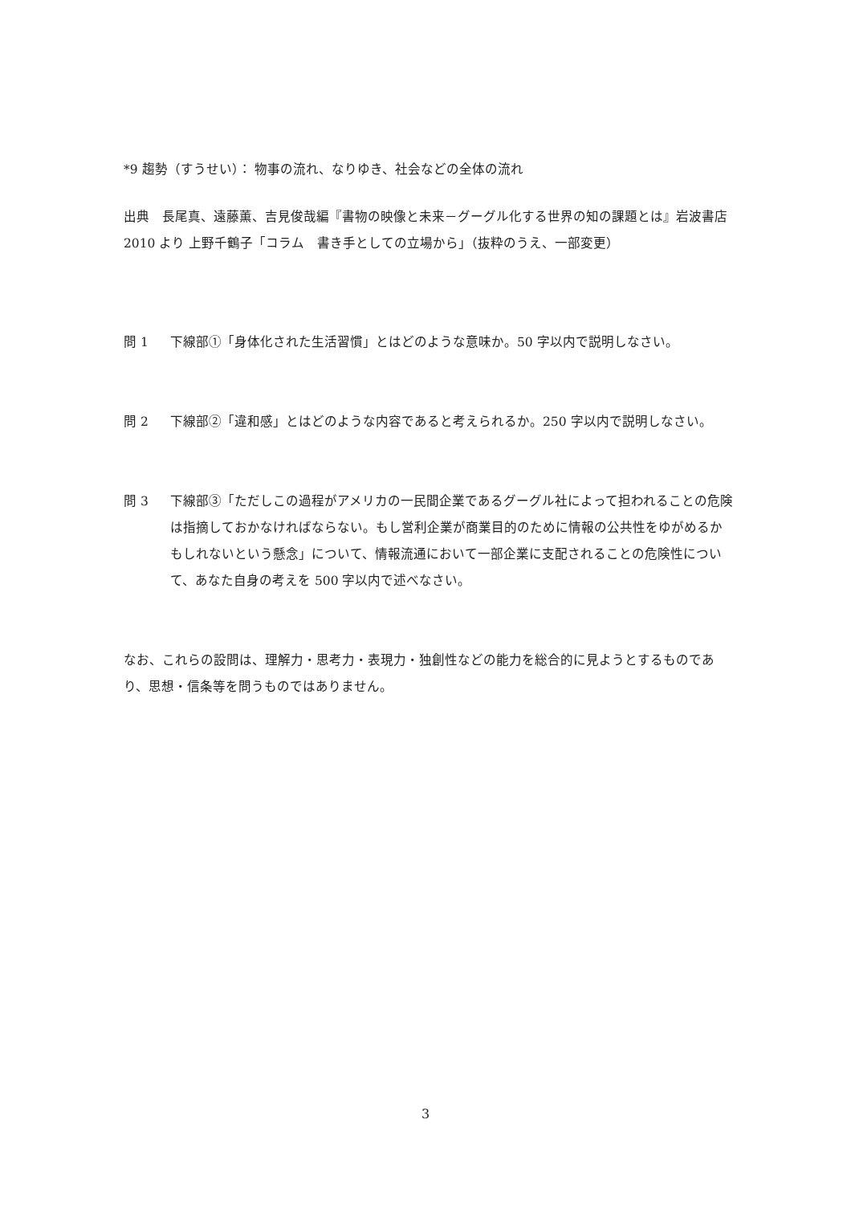*9 趨勢（すうせい）： 物事の流れ、なりゆき、社会などの全体の流れ
出典　長尾真、遠藤薫、吉見俊哉編『書物の映像と未来－グーグル化する世界の知の課題とは』岩波書店 2010 より 上野千鶴子「コラム　書き手としての立場から」（抜粋のうえ、一部変更）
問 1 下線部①「身体化された生活習慣」とはどのような意味か。50 字以内で説明しなさい。
問 2 下線部②「違和感」とはどのような内容であると考えられるか。250 字以内で説明しなさい。
問 3 下線部③「ただしこの過程がアメリカの一民間企業であるグーグル社によって担われることの危険は指摘しておかなければならない。もし営利企業が商業目的のために情報の公共性をゆがめるかもしれないという懸念」について、情報流通において一部企業に支配されることの危険性について、あなた自身の考えを 500 字以内で述べなさい。
なお、これらの設問は、理解力・思考力・表現力・独創性などの能力を総合的に見ようとするものであり、思想・信条等を問うものではありません。
3